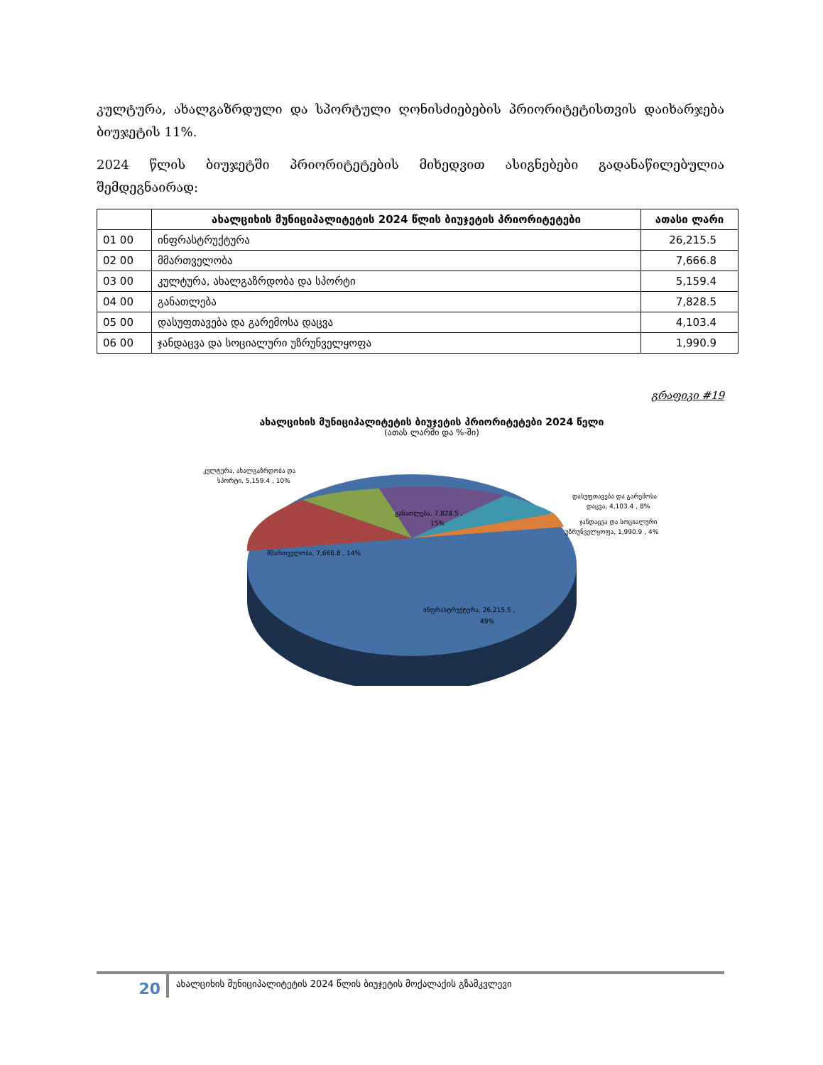კულტურა, ახალგაზრდული და სპორტული ღონისძიებების პრიორიტეტისთვის დაიხარჯება ბიუჯეტის 11%.
2024 წლის ბიუჯეტში პრიორიტეტების მიხედვით ასიგნებები გადანაწილებულია შემდეგნაირად:
| | ახალციხის მუნიციპალიტეტის 2024 წლის ბიუჯეტის პრიორიტეტები | ათასი ლარი |
| --- | --- | --- |
| 01 00 | ინფრასტრუქტურა | 26,215.5 |
| 02 00 | მმართველობა | 7,666.8 |
| 03 00 | კულტურა, ახალგაზრდობა და სპორტი | 5,159.4 |
| 04 00 | განათლება | 7,828.5 |
| 05 00 | დასუფთავება და გარემოსა დაცვა | 4,103.4 |
| 06 00 | ჯანდაცვა და სოციალური უზრუნველყოფა | 1,990.9 |
გრაფიკი #19
ახალციხის მუნიციპალიტეტის ბიუჯეტის პრიორიტეტები 2024 წელი
(ათას ლარში და %-ში)
კულტურა, ახალგაზრდობა და
სპორტი, 5,159.4 , 10%
განათლება, 7,828.5 ,
15%
დასუფთავება და გარემოსა
დაცვა, 4,103.4 , 8%
ჯანდაცვა და სოციალური
უზრუნველყოფა, 1,990.9 , 4%
მმართველობა, 7,666.8 , 14%
ინფრასტრუქტურა, 26,215.5 ,
49%
20
ახალციხის მუნიციპალიტეტის 2024 წლის ბიუჯეტის მოქალაქის გზამკვლევი